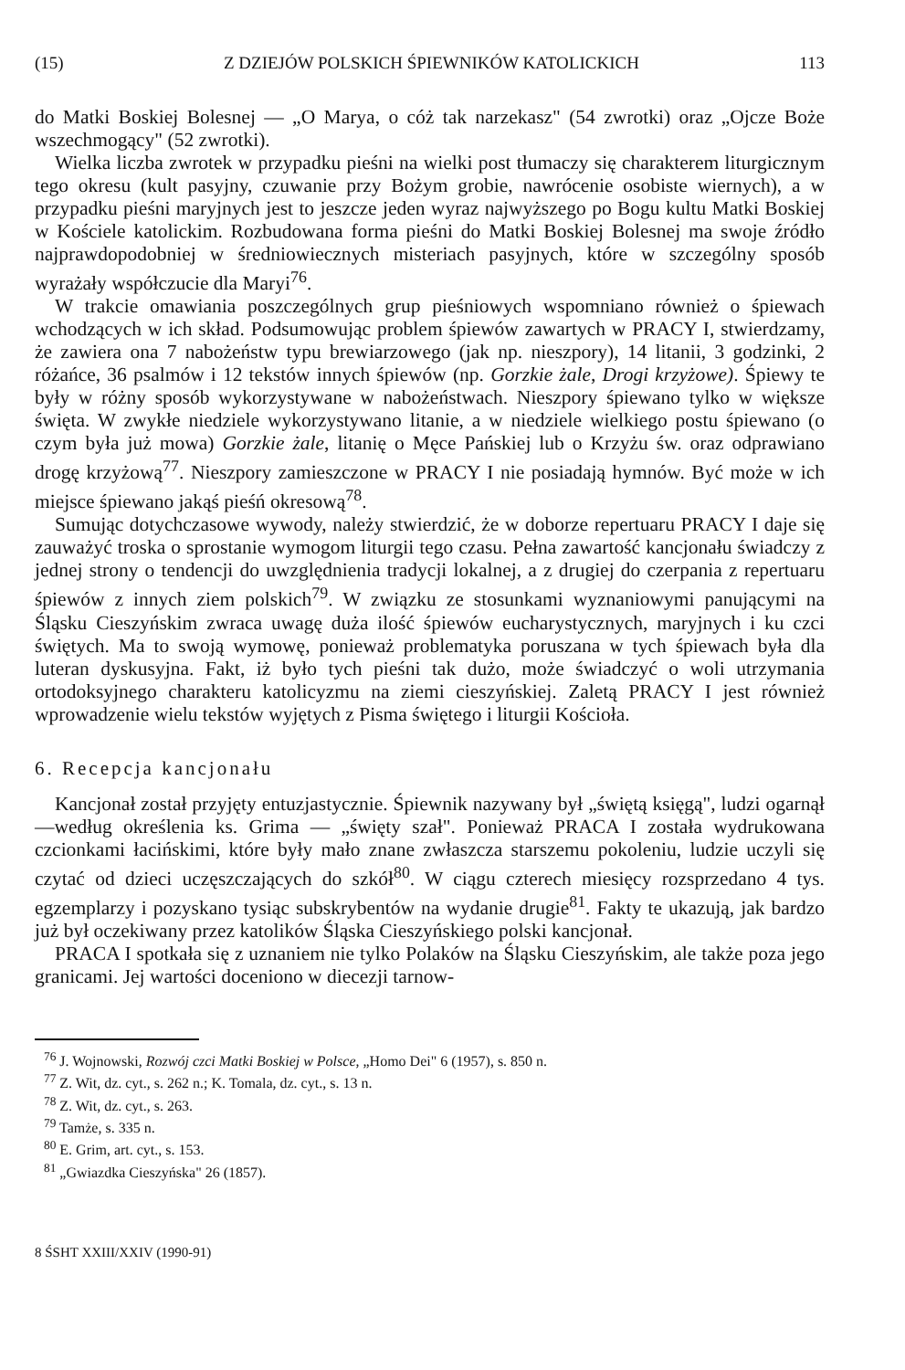(15) Z DZIEJÓW POLSKICH ŚPIEWNIKÓW KATOLICKICH 113
do Matki Boskiej Bolesnej — „O Marya, o cóż tak narzekasz" (54 zwrotki) oraz „Ojcze Boże wszechmogący" (52 zwrotki).
Wielka liczba zwrotek w przypadku pieśni na wielki post tłumaczy się charakterem liturgicznym tego okresu (kult pasyjny, czuwanie przy Bożym grobie, nawrócenie osobiste wiernych), a w przypadku pieśni maryjnych jest to jeszcze jeden wyraz najwyższego po Bogu kultu Matki Boskiej w Kościele katolickim. Rozbudowana forma pieśni do Matki Boskiej Bolesnej ma swoje źródło najprawdopodobniej w średniowiecznych misteriach pasyjnych, które w szczególny sposób wyrażały współczucie dla Maryi<sup>76</sup>.
W trakcie omawiania poszczególnych grup pieśniowych wspomniano również o śpiewach wchodzących w ich skład. Podsumowując problem śpiewów zawartych w PRACY I, stwierdzamy, że zawiera ona 7 nabożeństw typu brewiarzowego (jak np. nieszpory), 14 litanii, 3 godzinki, 2 różańce, 36 psalmów i 12 tekstów innych śpiewów (np. Gorzkie żale, Drogi krzyżowe). Śpiewy te były w różny sposób wykorzystywane w nabożeństwach. Nieszpory śpiewano tylko w większe święta. W zwykłe niedziele wykorzystywano litanie, a w niedziele wielkiego postu śpiewano (o czym była już mowa) Gorzkie żale, litanię o Męce Pańskiej lub o Krzyżu św. oraz odprawiano drogę krzyżową<sup>77</sup>. Nieszpory zamieszczone w PRACY I nie posiadają hymnów. Być może w ich miejsce śpiewano jakąś pieśń okresową<sup>78</sup>.
Sumując dotychczasowe wywody, należy stwierdzić, że w doborze repertuaru PRACY I daje się zauważyć troska o sprostanie wymogom liturgii tego czasu. Pełna zawartość kancjonału świadczy z jednej strony o tendencji do uwzględnienia tradycji lokalnej, a z drugiej do czerpania z repertuaru śpiewów z innych ziem polskich<sup>79</sup>. W związku ze stosunkami wyznaniowymi panującymi na Śląsku Cieszyńskim zwraca uwagę duża ilość śpiewów eucharystycznych, maryjnych i ku czci świętych. Ma to swoją wymowę, ponieważ problematyka poruszana w tych śpiewach była dla luteran dyskusyjna. Fakt, iż było tych pieśni tak dużo, może świadczyć o woli utrzymania ortodoksyjnego charakteru katolicyzmu na ziemi cieszyńskiej. Zaletą PRACY I jest również wprowadzenie wielu tekstów wyjętych z Pisma świętego i liturgii Kościoła.
6. Recepcja kancjonału
Kancjonał został przyjęty entuzjastycznie. Śpiewnik nazywany był „świętą księgą", ludzi ogarnął —według określenia ks. Grima — „święty szał". Ponieważ PRACA I została wydrukowana czcionkami łacińskimi, które były mało znane zwłaszcza starszemu pokoleniu, ludzie uczyli się czytać od dzieci uczęszczających do szkół<sup>80</sup>. W ciągu czterech miesięcy rozsprzedano 4 tys. egzemplarzy i pozyskano tysiąc subskrybentów na wydanie drugie<sup>81</sup>. Fakty te ukazują, jak bardzo już był oczekiwany przez katolików Śląska Cieszyńskiego polski kancjonał.
PRACA I spotkała się z uznaniem nie tylko Polaków na Śląsku Cieszyńskim, ale także poza jego granicami. Jej wartości doceniono w diecezji tarnow-
<sup>76</sup> J. Wojnowski, Rozwój czci Matki Boskiej w Polsce, „Homo Dei" 6 (1957), s. 850 n.
<sup>77</sup> Z. Wit, dz. cyt., s. 262 n.; K. Tomala, dz. cyt., s. 13 n.
<sup>78</sup> Z. Wit, dz. cyt., s. 263.
<sup>79</sup> Tamże, s. 335 n.
<sup>80</sup> E. Grim, art. cyt., s. 153.
<sup>81</sup> „Gwiazdka Cieszyńska" 26 (1857).
8 ŚSHT XXIII/XXIV (1990-91)